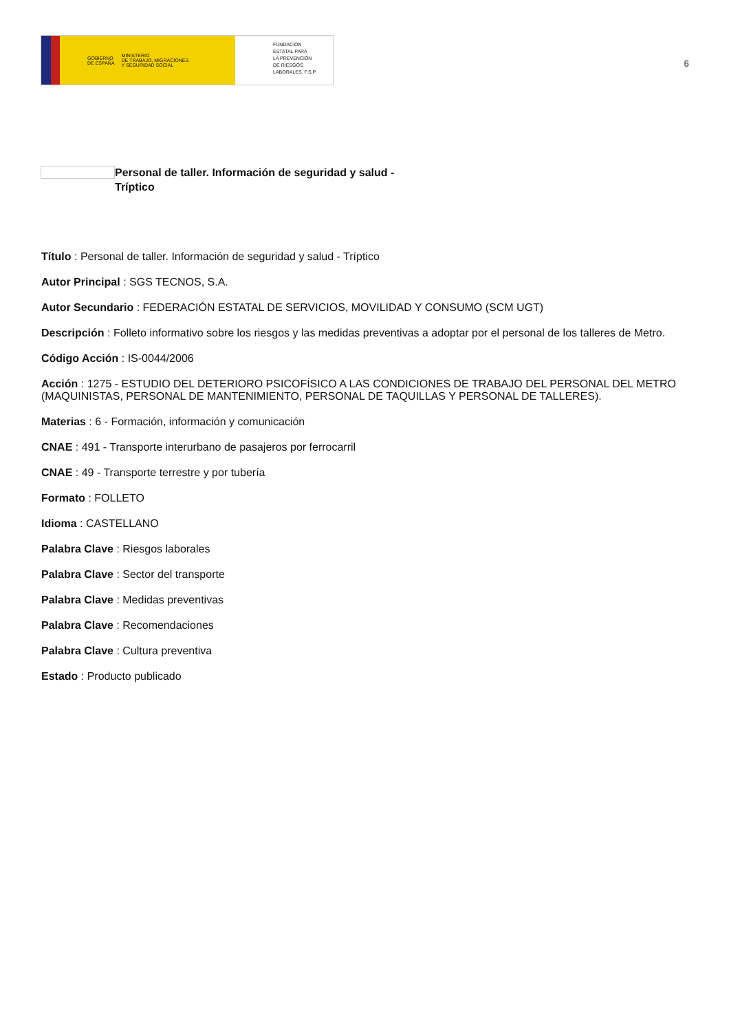GOBIERNO
DE ESPAÑA MINISTERIO
DE TRABAJO, MIGRACIONES
Y SEGURIDAD SOCIAL
FUNDACIÓN
ESTATAL PARA
LA PREVENCIÓN
DE RIESGOS
LABORALES, F.S.P.
6
Personal de taller. Información de seguridad y salud - Tríptico
Título : Personal de taller. Información de seguridad y salud - Tríptico
Autor Principal : SGS TECNOS, S.A.
Autor Secundario : FEDERACIÓN ESTATAL DE SERVICIOS, MOVILIDAD Y CONSUMO (SCM UGT)
Descripción : Folleto informativo sobre los riesgos y las medidas preventivas a adoptar por el personal de los talleres de Metro.
Código Acción : IS-0044/2006
Acción : 1275 - ESTUDIO DEL DETERIORO PSICOFÍSICO A LAS CONDICIONES DE TRABAJO DEL PERSONAL DEL METRO (MAQUINISTAS, PERSONAL DE MANTENIMIENTO, PERSONAL DE TAQUILLAS Y PERSONAL DE TALLERES).
Materias : 6 - Formación, información y comunicación
CNAE : 491 - Transporte interurbano de pasajeros por ferrocarril
CNAE : 49 - Transporte terrestre y por tubería
Formato : FOLLETO
Idioma : CASTELLANO
Palabra Clave : Riesgos laborales
Palabra Clave : Sector del transporte
Palabra Clave : Medidas preventivas
Palabra Clave : Recomendaciones
Palabra Clave : Cultura preventiva
Estado : Producto publicado